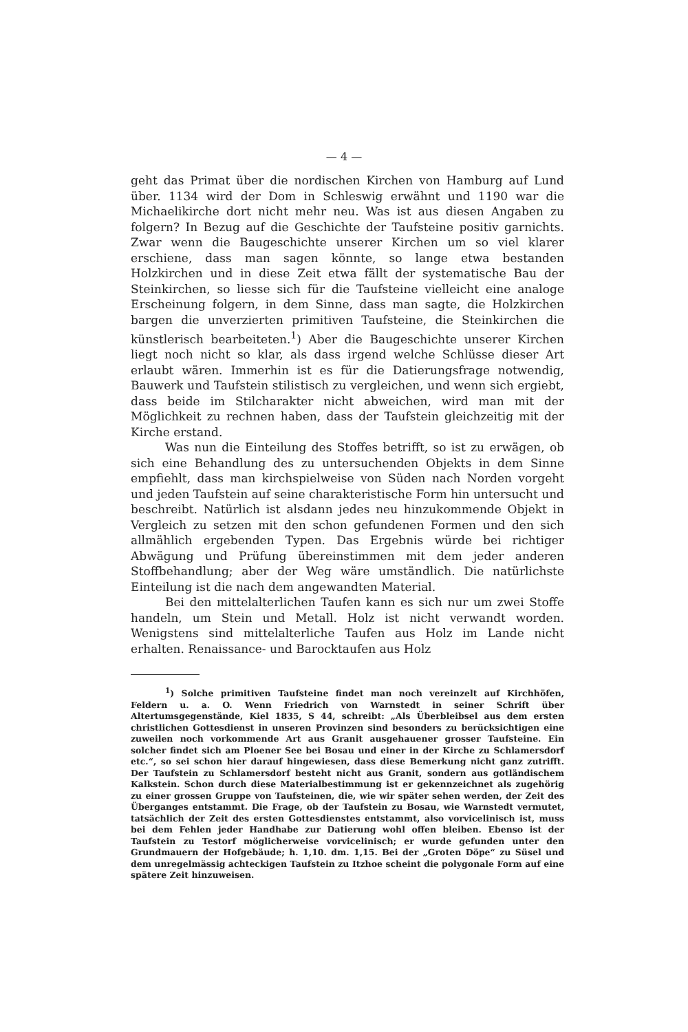— 4 —
geht das Primat über die nordischen Kirchen von Hamburg auf Lund über. 1134 wird der Dom in Schleswig erwähnt und 1190 war die Michaelikirche dort nicht mehr neu. Was ist aus diesen Angaben zu folgern? In Bezug auf die Geschichte der Taufsteine positiv garnichts. Zwar wenn die Baugeschichte unserer Kirchen um so viel klarer erschiene, dass man sagen könnte, so lange etwa bestanden Holzkirchen und in diese Zeit etwa fällt der systematische Bau der Steinkirchen, so liesse sich für die Taufsteine vielleicht eine analoge Erscheinung folgern, in dem Sinne, dass man sagte, die Holzkirchen bargen die unverzierten primitiven Taufsteine, die Steinkirchen die künstlerisch bearbeiteten.<sup>1</sup>) Aber die Baugeschichte unserer Kirchen liegt noch nicht so klar, als dass irgend welche Schlüsse dieser Art erlaubt wären. Immerhin ist es für die Datierungsfrage notwendig, Bauwerk und Taufstein stilistisch zu vergleichen, und wenn sich ergiebt, dass beide im Stilcharakter nicht abweichen, wird man mit der Möglichkeit zu rechnen haben, dass der Taufstein gleichzeitig mit der Kirche erstand.
Was nun die Einteilung des Stoffes betrifft, so ist zu erwägen, ob sich eine Behandlung des zu untersuchenden Objekts in dem Sinne empfiehlt, dass man kirchspielweise von Süden nach Norden vorgeht und jeden Taufstein auf seine charakteristische Form hin untersucht und beschreibt. Natürlich ist alsdann jedes neu hinzukommende Objekt in Vergleich zu setzen mit den schon gefundenen Formen und den sich allmählich ergebenden Typen. Das Ergebnis würde bei richtiger Abwägung und Prüfung übereinstimmen mit dem jeder anderen Stoffbehandlung; aber der Weg wäre umständlich. Die natürlichste Einteilung ist die nach dem angewandten Material.
Bei den mittelalterlichen Taufen kann es sich nur um zwei Stoffe handeln, um Stein und Metall. Holz ist nicht verwandt worden. Wenigstens sind mittelalterliche Taufen aus Holz im Lande nicht erhalten. Renaissance- und Barocktaufen aus Holz
<sup>1</sup>) Solche primitiven Taufsteine findet man noch vereinzelt auf Kirchhöfen, Feldern u. a. O. Wenn Friedrich von Warnstedt in seiner Schrift über Altertumsgegenstände, Kiel 1835, S 44, schreibt: „Als Überbleibsel aus dem ersten christlichen Gottesdienst in unseren Provinzen sind besonders zu berücksichtigen eine zuweilen noch vorkommende Art aus Granit ausgehauener grosser Taufsteine. Ein solcher findet sich am Ploener See bei Bosau und einer in der Kirche zu Schlamersdorf etc.“, so sei schon hier darauf hingewiesen, dass diese Bemerkung nicht ganz zutrifft. Der Taufstein zu Schlamersdorf besteht nicht aus Granit, sondern aus gotländischem Kalkstein. Schon durch diese Materialbestimmung ist er gekennzeichnet als zugehörig zu einer grossen Gruppe von Taufsteinen, die, wie wir später sehen werden, der Zeit des Überganges entstammt. Die Frage, ob der Taufstein zu Bosau, wie Warnstedt vermutet, tatsächlich der Zeit des ersten Gottesdienstes entstammt, also vorvicelinisch ist, muss bei dem Fehlen jeder Handhabe zur Datierung wohl offen bleiben. Ebenso ist der Taufstein zu Testorf möglicherweise vorvicelinisch; er wurde gefunden unter den Grundmauern der Hofgebäude; h. 1,10. dm. 1,15. Bei der „Groten Döpe“ zu Süsel und dem unregelmässig achteckigen Taufstein zu Itzhoe scheint die polygonale Form auf eine spätere Zeit hinzuweisen.